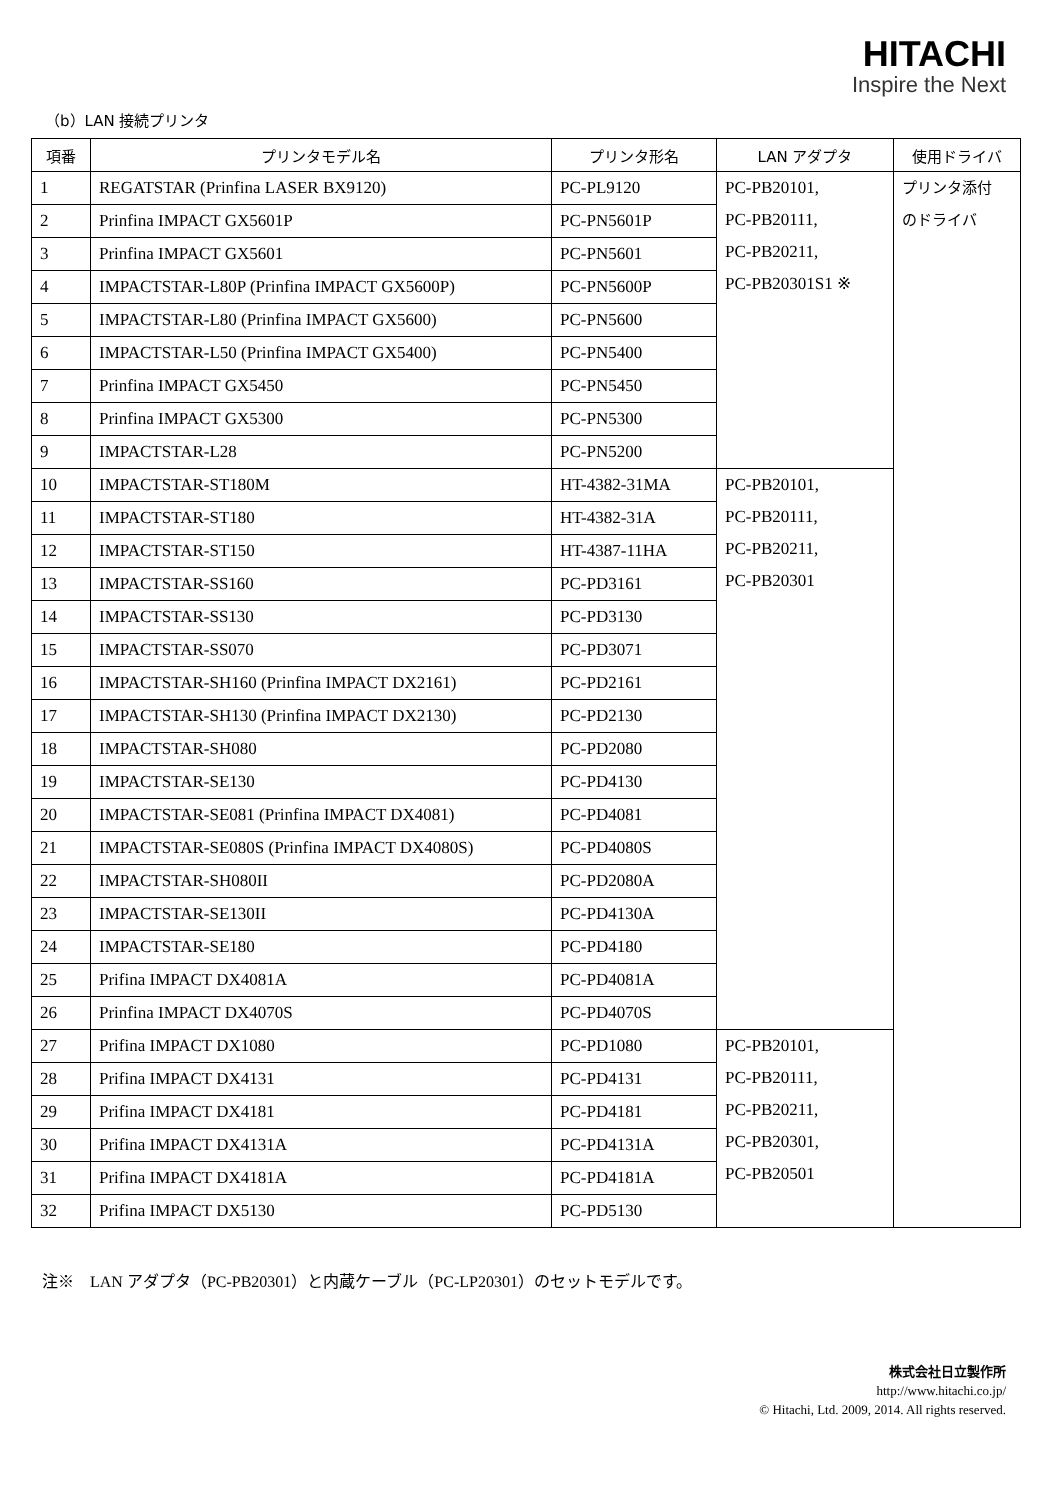HITACHI
Inspire the Next
（b）LAN 接続プリンタ
| 項番 | プリンタモデル名 | プリンタ形名 | LAN アダプタ | 使用ドライバ |
| --- | --- | --- | --- | --- |
| 1 | REGATSTAR (Prinfina LASER BX9120) | PC-PL9120 | PC-PB20101, PC-PB20111, PC-PB20211, PC-PB20301S1 ※ | プリンタ添付 のドライバ |
| 2 | Prinfina IMPACT GX5601P | PC-PN5601P | | |
| 3 | Prinfina IMPACT GX5601 | PC-PN5601 | | |
| 4 | IMPACTSTAR-L80P (Prinfina IMPACT GX5600P) | PC-PN5600P | | |
| 5 | IMPACTSTAR-L80 (Prinfina IMPACT GX5600) | PC-PN5600 | | |
| 6 | IMPACTSTAR-L50 (Prinfina IMPACT GX5400) | PC-PN5400 | | |
| 7 | Prinfina IMPACT GX5450 | PC-PN5450 | | |
| 8 | Prinfina IMPACT GX5300 | PC-PN5300 | | |
| 9 | IMPACTSTAR-L28 | PC-PN5200 | | |
| 10 | IMPACTSTAR-ST180M | HT-4382-31MA | PC-PB20101, PC-PB20111, PC-PB20211, PC-PB20301 | |
| 11 | IMPACTSTAR-ST180 | HT-4382-31A | | |
| 12 | IMPACTSTAR-ST150 | HT-4387-11HA | | |
| 13 | IMPACTSTAR-SS160 | PC-PD3161 | | |
| 14 | IMPACTSTAR-SS130 | PC-PD3130 | | |
| 15 | IMPACTSTAR-SS070 | PC-PD3071 | | |
| 16 | IMPACTSTAR-SH160 (Prinfina IMPACT DX2161) | PC-PD2161 | | |
| 17 | IMPACTSTAR-SH130 (Prinfina IMPACT DX2130) | PC-PD2130 | | |
| 18 | IMPACTSTAR-SH080 | PC-PD2080 | | |
| 19 | IMPACTSTAR-SE130 | PC-PD4130 | | |
| 20 | IMPACTSTAR-SE081 (Prinfina IMPACT DX4081) | PC-PD4081 | | |
| 21 | IMPACTSTAR-SE080S (Prinfina IMPACT DX4080S) | PC-PD4080S | | |
| 22 | IMPACTSTAR-SH080II | PC-PD2080A | | |
| 23 | IMPACTSTAR-SE130II | PC-PD4130A | | |
| 24 | IMPACTSTAR-SE180 | PC-PD4180 | | |
| 25 | Prifina IMPACT DX4081A | PC-PD4081A | | |
| 26 | Prinfina IMPACT DX4070S | PC-PD4070S | | |
| 27 | Prifina IMPACT DX1080 | PC-PD1080 | PC-PB20101, PC-PB20111, PC-PB20211, PC-PB20301, PC-PB20501 | |
| 28 | Prifina IMPACT DX4131 | PC-PD4131 | | |
| 29 | Prifina IMPACT DX4181 | PC-PD4181 | | |
| 30 | Prifina IMPACT DX4131A | PC-PD4131A | | |
| 31 | Prifina IMPACT DX4181A | PC-PD4181A | | |
| 32 | Prifina IMPACT DX5130 | PC-PD5130 | | |
注※　LAN アダプタ（PC-PB20301）と内蔵ケーブル（PC-LP20301）のセットモデルです。
株式会社日立製作所
http://www.hitachi.co.jp/
© Hitachi, Ltd. 2009, 2014. All rights reserved.